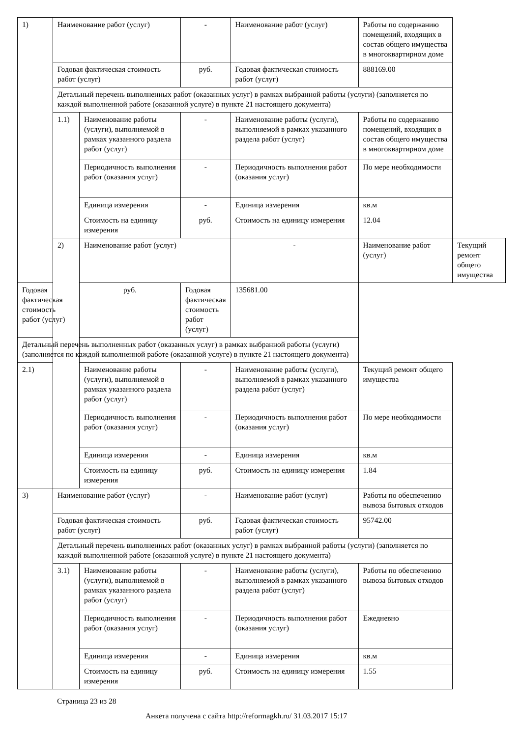| 1) | Наименование работ (услуг) | | - | Наименование работ (услуг) | Работы по содержанию помещений, входящих в состав общего имущества в многоквартирном доме | |
| | Годовая фактическая стоимость работ (услуг) | | руб. | Годовая фактическая стоимость работ (услуг) | 888169.00 | |
| | Детальный перечень выполненных работ (оказанных услуг) в рамках выбранной работы (услуги) (заполняется по каждой выполненной работе (оказанной услуге) в пункте 21 настоящего документа) | | | | | |
| | 1.1) | Наименование работы (услуги), выполняемой в рамках указанного раздела работ (услуг) | - | Наименование работы (услуги), выполняемой в рамках указанного раздела работ (услуг) | Работы по содержанию помещений, входящих в состав общего имущества в многоквартирном доме | |
| | | Периодичность выполнения работ (оказания услуг) | - | Периодичность выполнения работ (оказания услуг) | По мере необходимости | |
| | | Единица измерения | - | Единица измерения | кв.м | |
| | | Стоимость на единицу измерения | руб. | Стоимость на единицу измерения | 12.04 | |
| | 2) | Наименование работ (услуг) | | - | Наименование работ (услуг) | Текущий ремонт общего имущества |
| Годовая фактическая стоимость работ (услуг) | | руб. | Годовая фактическая стоимость работ (услуг) | 135681.00 | | |
| Детальный перечень выполненных работ (оказанных услуг) в рамках выбранной работы (услуги) (заполняется по каждой выполненной работе (оказанной услуге) в пункте 21 настоящего документа) | | | | | | |
| 2.1) | | Наименование работы (услуги), выполняемой в рамках указанного раздела работ (услуг) | - | Наименование работы (услуги), выполняемой в рамках указанного раздела работ (услуг) | Текущий ремонт общего имущества | |
| | | Периодичность выполнения работ (оказания услуг) | - | Периодичность выполнения работ (оказания услуг) | По мере необходимости | |
| | | Единица измерения | - | Единица измерения | кв.м | |
| | | Стоимость на единицу измерения | руб. | Стоимость на единицу измерения | 1.84 | |
| 3) | Наименование работ (услуг) | | - | Наименование работ (услуг) | Работы по обеспечению вывоза бытовых отходов | |
| | Годовая фактическая стоимость работ (услуг) | | руб. | Годовая фактическая стоимость работ (услуг) | 95742.00 | |
| | Детальный перечень выполненных работ (оказанных услуг) в рамках выбранной работы (услуги) (заполняется по каждой выполненной работе (оказанной услуге) в пункте 21 настоящего документа) | | | | | |
| | 3.1) | Наименование работы (услуги), выполняемой в рамках указанного раздела работ (услуг) | - | Наименование работы (услуги), выполняемой в рамках указанного раздела работ (услуг) | Работы по обеспечению вывоза бытовых отходов | |
| | | Периодичность выполнения работ (оказания услуг) | - | Периодичность выполнения работ (оказания услуг) | Ежедневно | |
| | | Единица измерения | - | Единица измерения | кв.м | |
| | | Стоимость на единицу измерения | руб. | Стоимость на единицу измерения | 1.55 | |
Страница 23 из 28
Анкета получена с сайта http://reformagkh.ru/ 31.03.2017 15:17